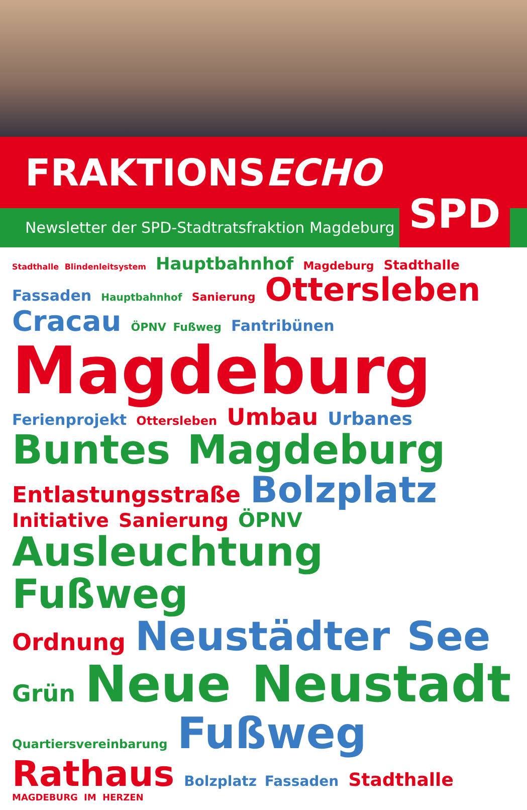FRAKTIONSECHO
Newsletter der SPD-Stadtratsfraktion Magdeburg
SPD
Stadthalle Blindenleitsystem Hauptbahnhof Magdeburg Stadthalle Fassaden Hauptbahnhof Sanierung Ottersleben Cracau ÖPNV Fußweg Fantribünen Magdeburg Ferienprojekt Ottersleben Umbau Urbanes Buntes Magdeburg Entlastungsstraße Bolzplatz Initiative Sanierung ÖPNV Ausleuchtung Fußweg Ordnung Neustädter See Grün Neue Neustadt Quartiersvereinbarung Fußweg Rathaus Bolzplatz Fassaden Stadthalle MAGDEBURG IM HERZEN